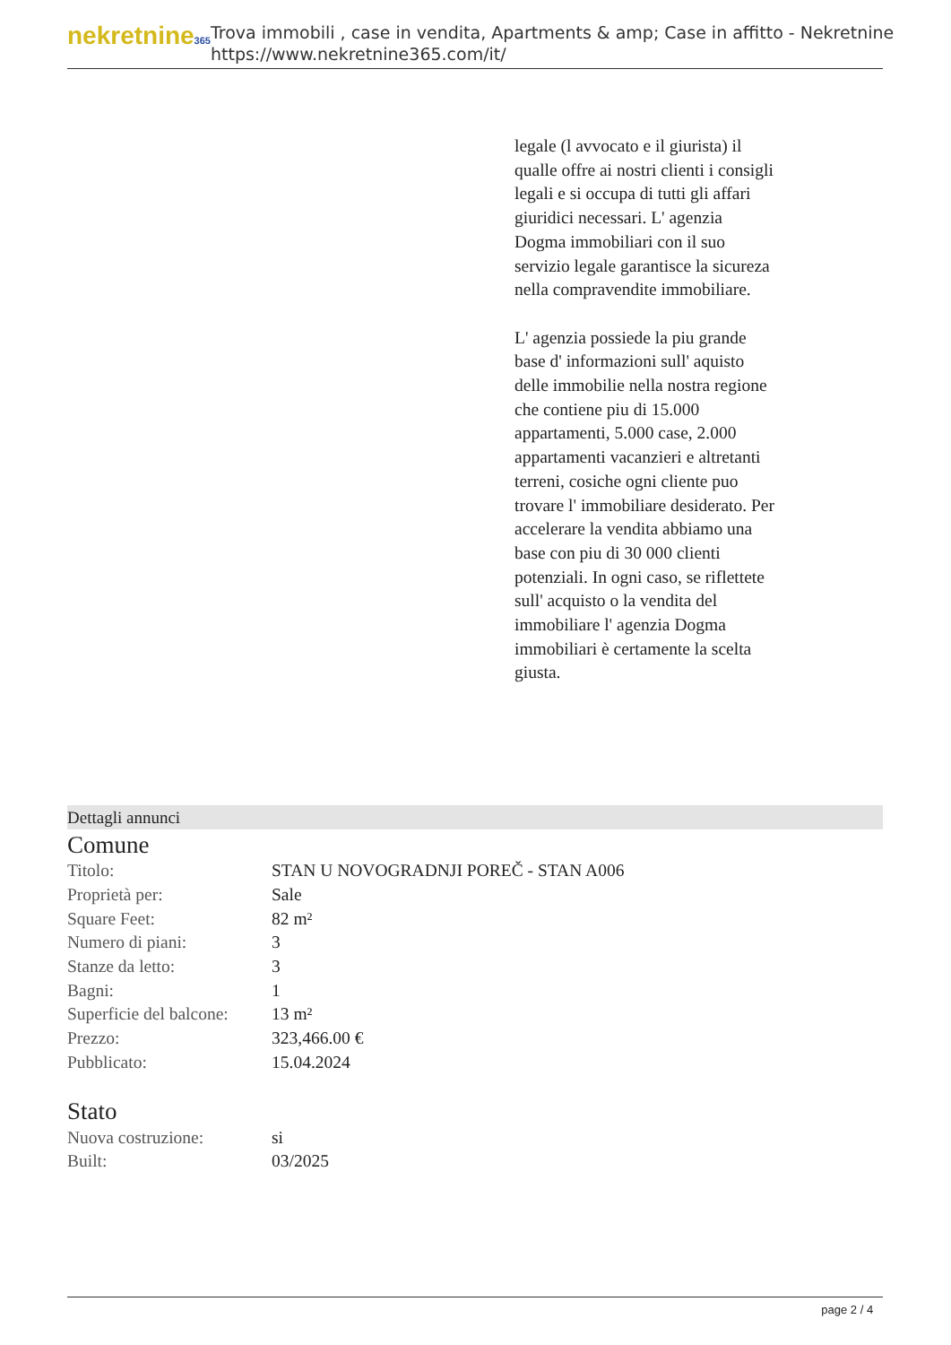nekretnine365
Trova immobili , case in vendita, Apartments & amp; Case in affitto - Nekretnine
https://www.nekretnine365.com/it/
legale (l avvocato e il giurista) il qualle offre ai nostri clienti i consigli legali e si occupa di tutti gli affari giuridici necessari. L' agenzia Dogma immobiliari con il suo servizio legale garantisce la sicureza nella compravendite immobiliare.
L' agenzia possiede la piu grande base d' informazioni sull' aquisto delle immobilie nella nostra regione che contiene piu di 15.000 appartamenti, 5.000 case, 2.000 appartamenti vacanzieri e altretanti terreni, cosiche ogni cliente puo trovare l' immobiliare desiderato. Per accelerare la vendita abbiamo una base con piu di 30 000 clienti potenziali. In ogni caso, se riflettete sull' acquisto o la vendita del immobiliare l' agenzia Dogma immobiliari è certamente la scelta giusta.
Dettagli annunci
Comune
| Titolo: | STAN U NOVOGRADNJI POREČ - STAN A006 |
| Proprietà per: | Sale |
| Square Feet: | 82 m² |
| Numero di piani: | 3 |
| Stanze da letto: | 3 |
| Bagni: | 1 |
| Superficie del balcone: | 13 m² |
| Prezzo: | 323,466.00 € |
| Pubblicato: | 15.04.2024 |
Stato
| Nuova costruzione: | si |
| Built: | 03/2025 |
page 2 / 4